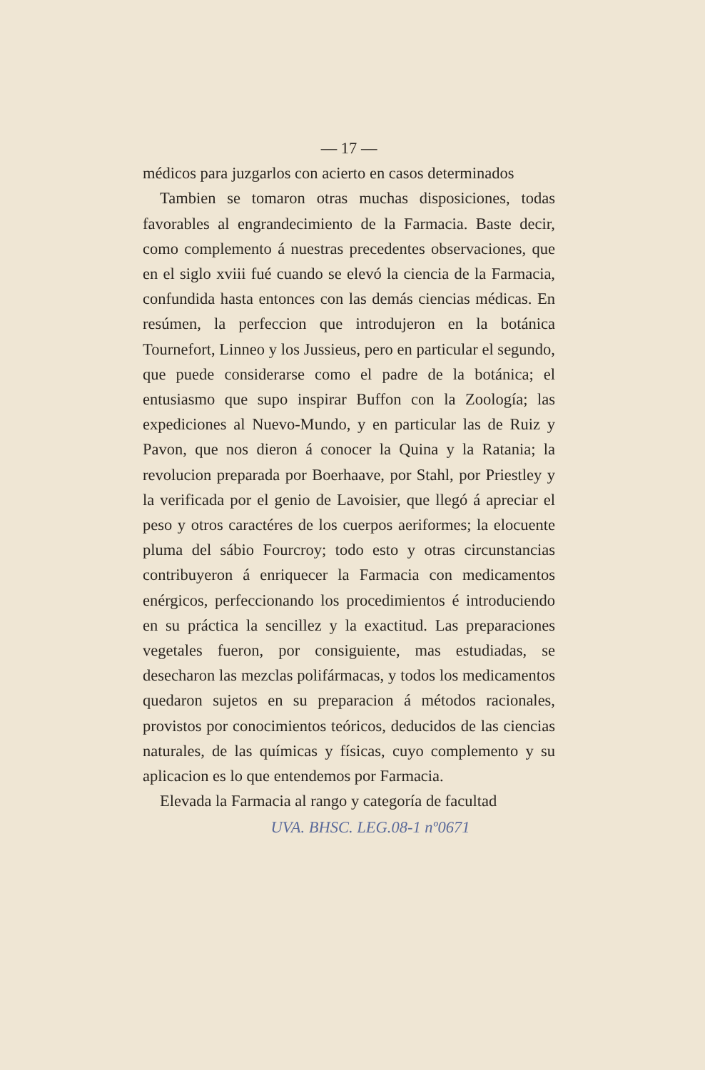— 17 —
médicos para juzgarlos con acierto en casos determinados
Tambien se tomaron otras muchas disposiciones, todas favorables al engrandecimiento de la Farmacia. Baste decir, como complemento á nuestras precedentes observaciones, que en el siglo xviii fué cuando se elevó la ciencia de la Farmacia, confundida hasta entonces con las demás ciencias médicas. En resúmen, la perfeccion que introdujeron en la botánica Tournefort, Linneo y los Jussieus, pero en particular el segundo, que puede considerarse como el padre de la botánica; el entusiasmo que supo inspirar Buffon con la Zoología; las expediciones al Nuevo-Mundo, y en particular las de Ruiz y Pavon, que nos dieron á conocer la Quina y la Ratania; la revolucion preparada por Boerhaave, por Stahl, por Priestley y la verificada por el genio de Lavoisier, que llegó á apreciar el peso y otros caractéres de los cuerpos aeriformes; la elocuente pluma del sábio Fourcroy; todo esto y otras circunstancias contribuyeron á enriquecer la Farmacia con medicamentos enérgicos, perfeccionando los procedimientos é introduciendo en su práctica la sencillez y la exactitud. Las preparaciones vegetales fueron, por consiguiente, mas estudiadas, se desecharon las mezclas polifármacas, y todos los medicamentos quedaron sujetos en su preparacion á métodos racionales, provistos por conocimientos teóricos, deducidos de las ciencias naturales, de las químicas y físicas, cuyo complemento y su aplicacion es lo que entendemos por Farmacia.
Elevada la Farmacia al rango y categoría de facultad
UVA. BHSC. LEG.08-1 nº0671